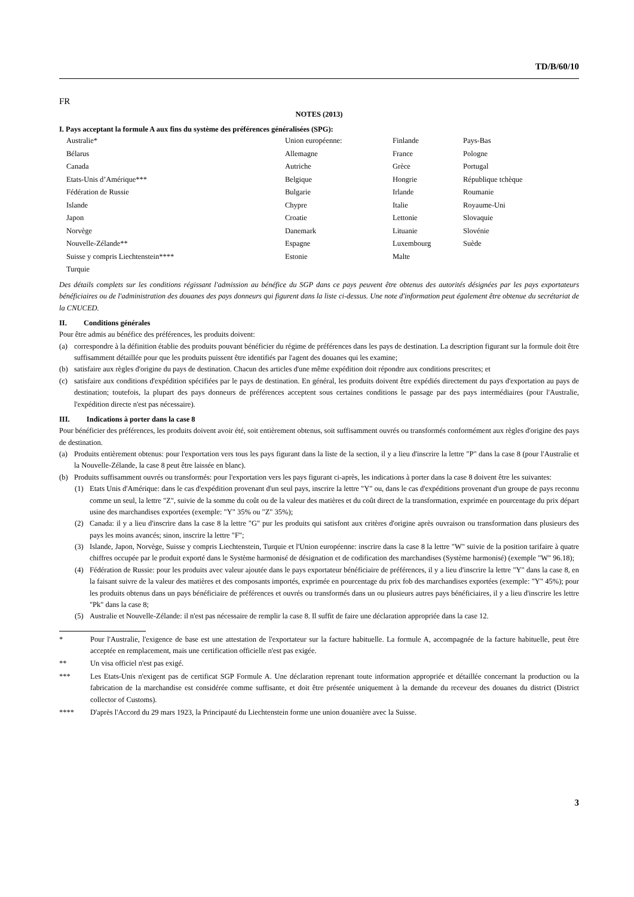TD/B/60/10
FR
NOTES (2013)
I. Pays acceptant la formule A aux fins du système des préférences généralisées (SPG):
| Australie* | Union européenne: | Finlande | Pays-Bas |
| Bélarus | Allemagne | France | Pologne |
| Canada | Autriche | Grèce | Portugal |
| Etats-Unis d’Amérique*** | Belgique | Hongrie | République tchèque |
| Fédération de Russie | Bulgarie | Irlande | Roumanie |
| Islande | Chypre | Italie | Royaume-Uni |
| Japon | Croatie | Lettonie | Slovaquie |
| Norvège | Danemark | Lituanie | Slovénie |
| Nouvelle-Zélande** | Espagne | Luxembourg | Suède |
| Suisse y compris Liechtenstein**** | Estonie | Malte | |
| Turquie | | | |
Des détails complets sur les conditions régissant l'admission au bénéfice du SGP dans ce pays peuvent être obtenus des autorités désignées par les pays exportateurs bénéficiaires ou de l'administration des douanes des pays donneurs qui figurent dans la liste ci-dessus. Une note d'information peut également être obtenue du secrétariat de la CNUCED.
II. Conditions générales
Pour être admis au bénéfice des préférences, les produits doivent:
(a) correspondre à la définition établie des produits pouvant bénéficier du régime de préférences dans les pays de destination. La description figurant sur la formule doit être suffisamment détaillée pour que les produits puissent être identifiés par l'agent des douanes qui les examine;
(b) satisfaire aux règles d'origine du pays de destination. Chacun des articles d'une même expédition doit répondre aux conditions prescrites; et
(c) satisfaire aux conditions d'expédition spécifiées par le pays de destination. En général, les produits doivent être expédiés directement du pays d'exportation au pays de destination; toutefois, la plupart des pays donneurs de préférences acceptent sous certaines conditions le passage par des pays intermédiaires (pour l'Australie, l'expédition directe n'est pas nécessaire).
III. Indications à porter dans la case 8
Pour bénéficier des préférences, les produits doivent avoir été, soit entièrement obtenus, soit suffisamment ouvrés ou transformés conformément aux règles d'origine des pays de destination.
(a) Produits entièrement obtenus: pour l'exportation vers tous les pays figurant dans la liste de la section, il y a lieu d'inscrire la lettre "P" dans la case 8 (pour l'Australie et la Nouvelle-Zélande, la case 8 peut être laissée en blanc).
(b) Produits suffisamment ouvrés ou transformés: pour l'exportation vers les pays figurant ci-après, les indications à porter dans la case 8 doivent être les suivantes:
(1) Etats Unis d'Amérique: dans le cas d'expédition provenant d'un seul pays, inscrire la lettre "Y" ou, dans le cas d'expéditions provenant d'un groupe de pays reconnu comme un seul, la lettre "Z", suivie de la somme du coût ou de la valeur des matières et du coût direct de la transformation, exprimée en pourcentage du prix départ usine des marchandises exportées (exemple: "Y" 35% ou "Z" 35%);
(2) Canada: il y a lieu d'inscrire dans la case 8 la lettre "G" pur les produits qui satisfont aux critères d'origine après ouvraison ou transformation dans plusieurs des pays les moins avancés; sinon, inscrire la lettre "F";
(3) Islande, Japon, Norvège, Suisse y compris Liechtenstein, Turquie et l'Union européenne: inscrire dans la case 8 la lettre "W" suivie de la position tarifaire à quatre chiffres occupée par le produit exporté dans le Système harmonisé de désignation et de codification des marchandises (Système harmonisé) (exemple "W" 96.18);
(4) Fédération de Russie: pour les produits avec valeur ajoutée dans le pays exportateur bénéficiaire de préférences, il y a lieu d'inscrire la lettre "Y" dans la case 8, en la faisant suivre de la valeur des matières et des composants importés, exprimée en pourcentage du prix fob des marchandises exportées (exemple: "Y" 45%); pour les produits obtenus dans un pays bénéficiaire de préférences et ouvrés ou transformés dans un ou plusieurs autres pays bénéficiaires, il y a lieu d'inscrire les lettre "Pk" dans la case 8;
(5) Australie et Nouvelle-Zélande: il n'est pas nécessaire de remplir la case 8. Il suffit de faire une déclaration appropriée dans la case 12.
* Pour l'Australie, l'exigence de base est une attestation de l'exportateur sur la facture habituelle. La formule A, accompagnée de la facture habituelle, peut être acceptée en remplacement, mais une certification officielle n'est pas exigée.
** Un visa officiel n'est pas exigé.
*** Les Etats-Unis n'exigent pas de certificat SGP Formule A. Une déclaration reprenant toute information appropriée et détaillée concernant la production ou la fabrication de la marchandise est considérée comme suffisante, et doit être présentée uniquement à la demande du receveur des douanes du district (District collector of Customs).
**** D'après l'Accord du 29 mars 1923, la Principauté du Liechtenstein forme une union douanière avec la Suisse.
3